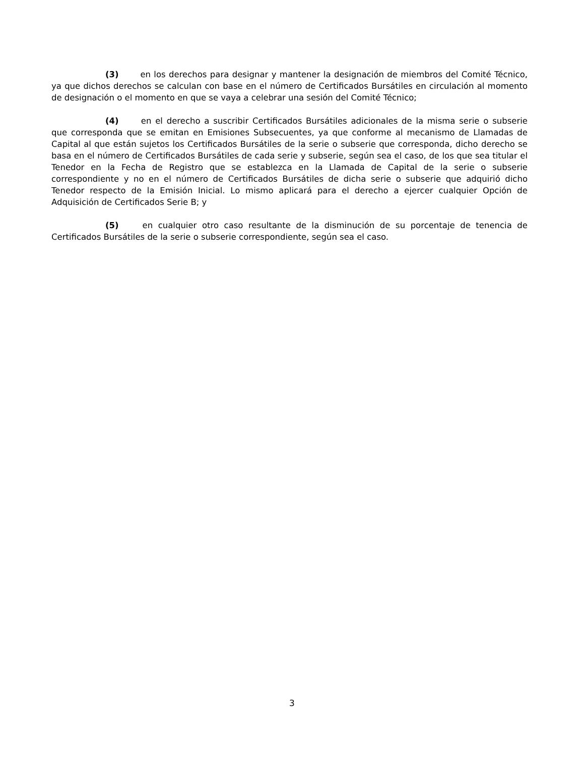(3) en los derechos para designar y mantener la designación de miembros del Comité Técnico, ya que dichos derechos se calculan con base en el número de Certificados Bursátiles en circulación al momento de designación o el momento en que se vaya a celebrar una sesión del Comité Técnico;
(4) en el derecho a suscribir Certificados Bursátiles adicionales de la misma serie o subserie que corresponda que se emitan en Emisiones Subsecuentes, ya que conforme al mecanismo de Llamadas de Capital al que están sujetos los Certificados Bursátiles de la serie o subserie que corresponda, dicho derecho se basa en el número de Certificados Bursátiles de cada serie y subserie, según sea el caso, de los que sea titular el Tenedor en la Fecha de Registro que se establezca en la Llamada de Capital de la serie o subserie correspondiente y no en el número de Certificados Bursátiles de dicha serie o subserie que adquirió dicho Tenedor respecto de la Emisión Inicial. Lo mismo aplicará para el derecho a ejercer cualquier Opción de Adquisición de Certificados Serie B; y
(5) en cualquier otro caso resultante de la disminución de su porcentaje de tenencia de Certificados Bursátiles de la serie o subserie correspondiente, según sea el caso.
3